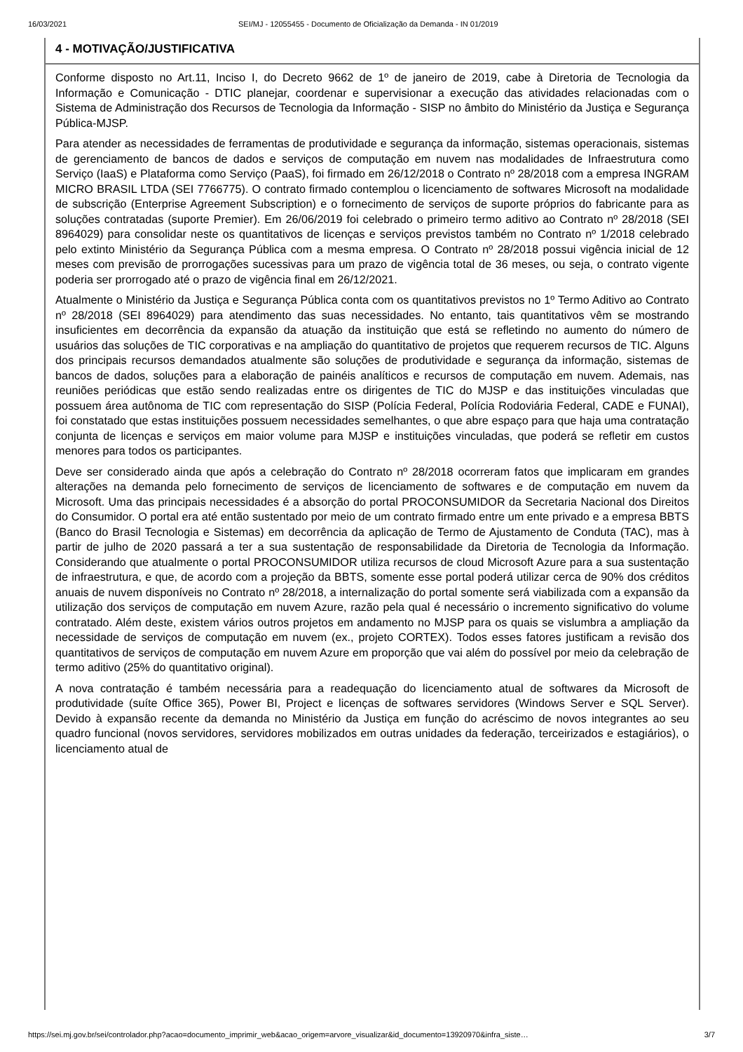16/03/2021 SEI/MJ - 12055455 - Documento de Oficialização da Demanda - IN 01/2019
| 4 - MOTIVAÇÃO/JUSTIFICATIVA |
| --- |
| Conforme disposto no Art.11, Inciso I, do Decreto 9662 de 1º de janeiro de 2019, cabe à Diretoria de Tecnologia da Informação e Comunicação - DTIC planejar, coordenar e supervisionar a execução das atividades relacionadas com o Sistema de Administração dos Recursos de Tecnologia da Informação - SISP no âmbito do Ministério da Justiça e Segurança Pública-MJSP. Para atender as necessidades de ferramentas de produtividade e segurança da informação, sistemas operacionais, sistemas de gerenciamento de bancos de dados e serviços de computação em nuvem nas modalidades de Infraestrutura como Serviço (IaaS) e Plataforma como Serviço (PaaS), foi firmado em 26/12/2018 o Contrato nº 28/2018 com a empresa INGRAM MICRO BRASIL LTDA (SEI 7766775). O contrato firmado contemplou o licenciamento de softwares Microsoft na modalidade de subscrição (Enterprise Agreement Subscription) e o fornecimento de serviços de suporte próprios do fabricante para as soluções contratadas (suporte Premier). Em 26/06/2019 foi celebrado o primeiro termo aditivo ao Contrato nº 28/2018 (SEI 8964029) para consolidar neste os quantitativos de licenças e serviços previstos também no Contrato nº 1/2018 celebrado pelo extinto Ministério da Segurança Pública com a mesma empresa. O Contrato nº 28/2018 possui vigência inicial de 12 meses com previsão de prorrogações sucessivas para um prazo de vigência total de 36 meses, ou seja, o contrato vigente poderia ser prorrogado até o prazo de vigência final em 26/12/2021. Atualmente o Ministério da Justiça e Segurança Pública conta com os quantitativos previstos no 1º Termo Aditivo ao Contrato nº 28/2018 (SEI 8964029) para atendimento das suas necessidades. No entanto, tais quantitativos vêm se mostrando insuficientes em decorrência da expansão da atuação da instituição que está se refletindo no aumento do número de usuários das soluções de TIC corporativas e na ampliação do quantitativo de projetos que requerem recursos de TIC. Alguns dos principais recursos demandados atualmente são soluções de produtividade e segurança da informação, sistemas de bancos de dados, soluções para a elaboração de painéis analíticos e recursos de computação em nuvem. Ademais, nas reuniões periódicas que estão sendo realizadas entre os dirigentes de TIC do MJSP e das instituições vinculadas que possuem área autônoma de TIC com representação do SISP (Polícia Federal, Polícia Rodoviária Federal, CADE e FUNAI), foi constatado que estas instituições possuem necessidades semelhantes, o que abre espaço para que haja uma contratação conjunta de licenças e serviços em maior volume para MJSP e instituições vinculadas, que poderá se refletir em custos menores para todos os participantes. Deve ser considerado ainda que após a celebração do Contrato nº 28/2018 ocorreram fatos que implicaram em grandes alterações na demanda pelo fornecimento de serviços de licenciamento de softwares e de computação em nuvem da Microsoft. Uma das principais necessidades é a absorção do portal PROCONSUMIDOR da Secretaria Nacional dos Direitos do Consumidor. O portal era até então sustentado por meio de um contrato firmado entre um ente privado e a empresa BBTS (Banco do Brasil Tecnologia e Sistemas) em decorrência da aplicação de Termo de Ajustamento de Conduta (TAC), mas à partir de julho de 2020 passará a ter a sua sustentação de responsabilidade da Diretoria de Tecnologia da Informação. Considerando que atualmente o portal PROCONSUMIDOR utiliza recursos de cloud Microsoft Azure para a sua sustentação de infraestrutura, e que, de acordo com a projeção da BBTS, somente esse portal poderá utilizar cerca de 90% dos créditos anuais de nuvem disponíveis no Contrato nº 28/2018, a internalização do portal somente será viabilizada com a expansão da utilização dos serviços de computação em nuvem Azure, razão pela qual é necessário o incremento significativo do volume contratado. Além deste, existem vários outros projetos em andamento no MJSP para os quais se vislumbra a ampliação da necessidade de serviços de computação em nuvem (ex., projeto CORTEX). Todos esses fatores justificam a revisão dos quantitativos de serviços de computação em nuvem Azure em proporção que vai além do possível por meio da celebração de termo aditivo (25% do quantitativo original). A nova contratação é também necessária para a readequação do licenciamento atual de softwares da Microsoft de produtividade (suíte Office 365), Power BI, Project e licenças de softwares servidores (Windows Server e SQL Server). Devido à expansão recente da demanda no Ministério da Justiça em função do acréscimo de novos integrantes ao seu quadro funcional (novos servidores, servidores mobilizados em outras unidades da federação, terceirizados e estagiários), o licenciamento atual de |
https://sei.mj.gov.br/sei/controlador.php?acao=documento_imprimir_web&acao_origem=arvore_visualizar&id_documento=13920970&infra_siste… 3/7